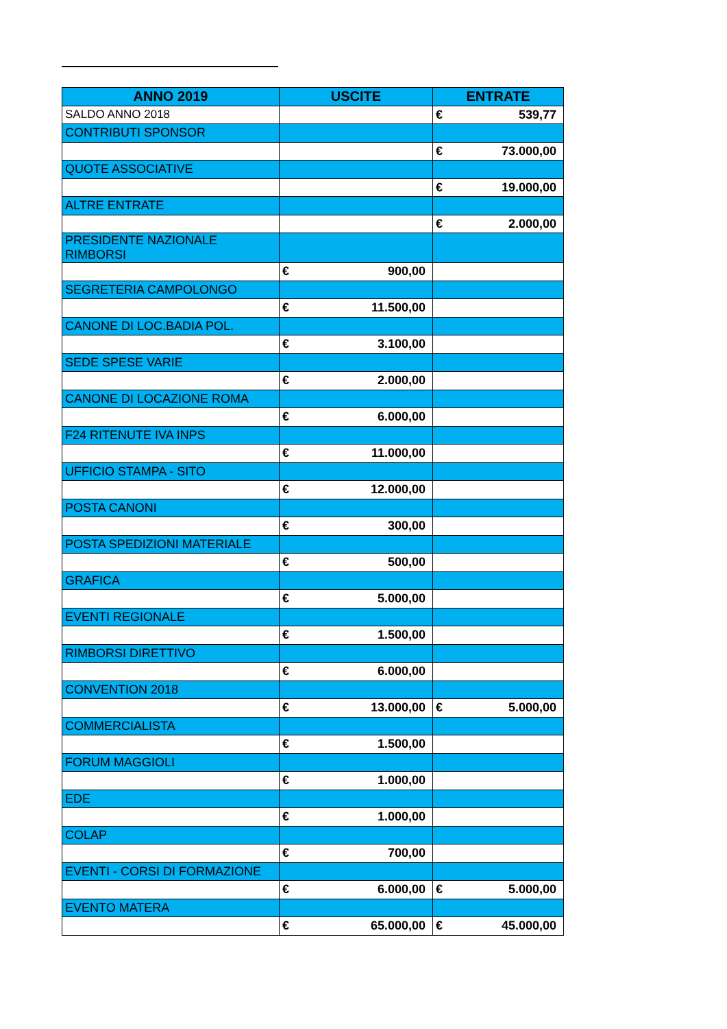| ANNO 2019 | USCITE | ENTRATE |
| --- | --- | --- |
| SALDO ANNO 2018 | | € 539,77 |
| CONTRIBUTI SPONSOR | | |
| | | € 73.000,00 |
| QUOTE ASSOCIATIVE | | |
| | | € 19.000,00 |
| ALTRE ENTRATE | | |
| | | € 2.000,00 |
| PRESIDENTE NAZIONALE RIMBORSI | | |
| | € 900,00 | |
| SEGRETERIA CAMPOLONGO | | |
| | € 11.500,00 | |
| CANONE DI LOC.BADIA POL. | | |
| | € 3.100,00 | |
| SEDE SPESE VARIE | | |
| | € 2.000,00 | |
| CANONE DI LOCAZIONE ROMA | | |
| | € 6.000,00 | |
| F24 RITENUTE IVA INPS | | |
| | € 11.000,00 | |
| UFFICIO STAMPA - SITO | | |
| | € 12.000,00 | |
| POSTA CANONI | | |
| | € 300,00 | |
| POSTA SPEDIZIONI MATERIALE | | |
| | € 500,00 | |
| GRAFICA | | |
| | € 5.000,00 | |
| EVENTI REGIONALE | | |
| | € 1.500,00 | |
| RIMBORSI DIRETTIVO | | |
| | € 6.000,00 | |
| CONVENTION 2018 | | |
| | € 13.000,00 | € 5.000,00 |
| COMMERCIALISTA | | |
| | € 1.500,00 | |
| FORUM MAGGIOLI | | |
| | € 1.000,00 | |
| EDE | | |
| | € 1.000,00 | |
| COLAP | | |
| | € 700,00 | |
| EVENTI - CORSI DI FORMAZIONE | | |
| | € 6.000,00 | € 5.000,00 |
| EVENTO MATERA | | |
| | € 65.000,00 | € 45.000,00 |